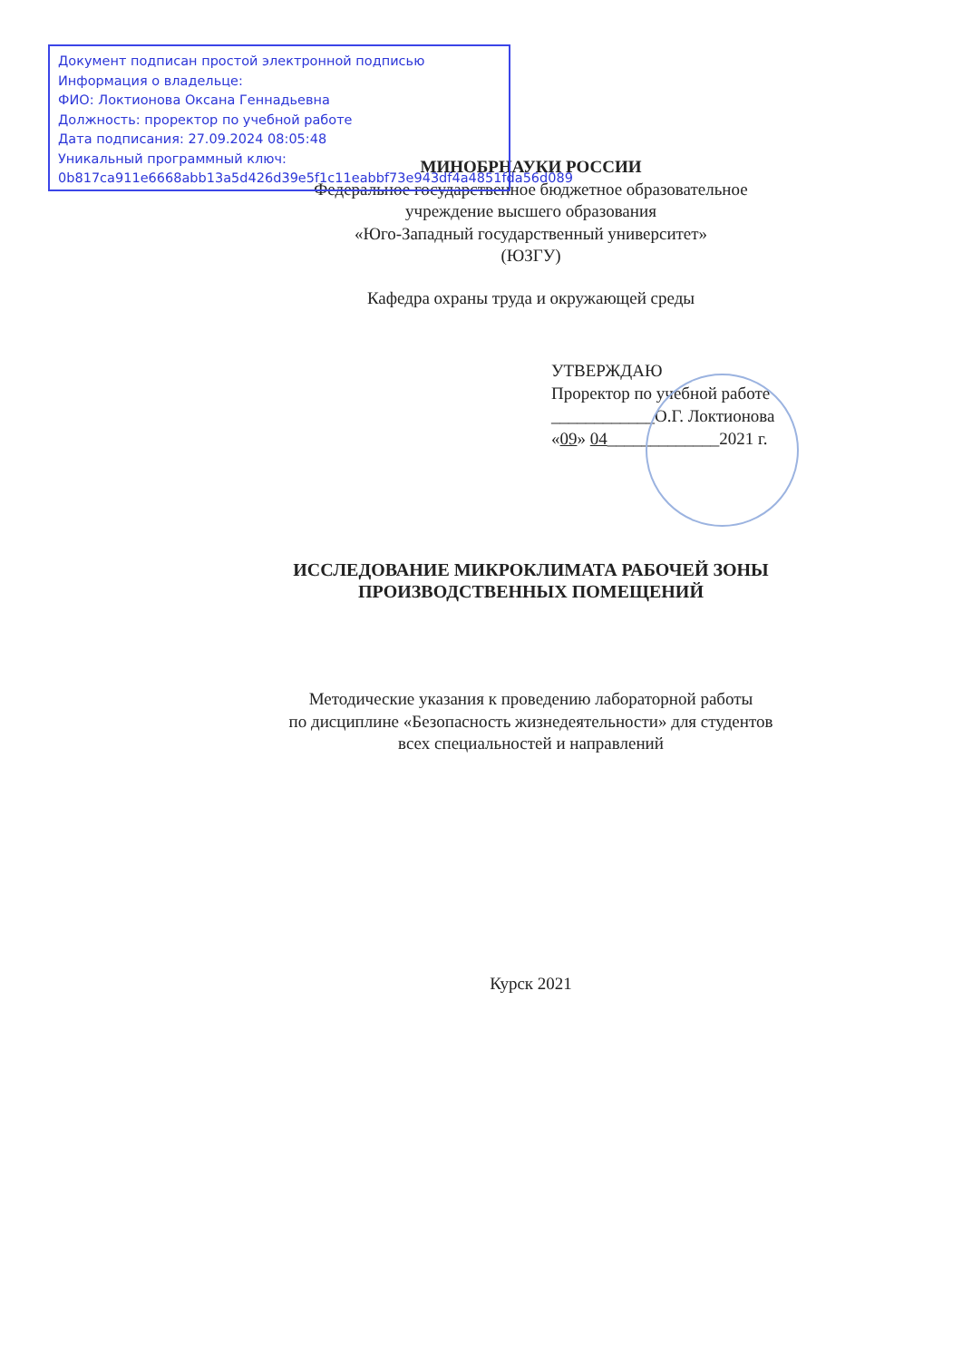Документ подписан простой электронной подписью
Информация о владельце:
ФИО: Локтионова Оксана Геннадьевна
Должность: проректор по учебной работе
Дата подписания: 27.09.2024 08:05:48
Уникальный программный ключ:
0b817ca911e6668abb13a5d426d39e5f1c11eabbf73e943df4a4851fda56d089
МИНОБРНАУКИ РОССИИ
Федеральное государственное бюджетное образовательное
учреждение высшего образования
«Юго-Западный государственный университет»
(ЮЗГУ)
Кафедра охраны труда и окружающей среды
УТВЕРЖДАЮ
Проректор по учебной работе
____________О.Г. Локтионова
«09» 04_____________2021 г.
ИССЛЕДОВАНИЕ МИКРОКЛИМАТА РАБОЧЕЙ ЗОНЫ
ПРОИЗВОДСТВЕННЫХ ПОМЕЩЕНИЙ
Методические указания к проведению лабораторной работы
по дисциплине «Безопасность жизнедеятельности» для студентов
всех специальностей и направлений
Курск 2021